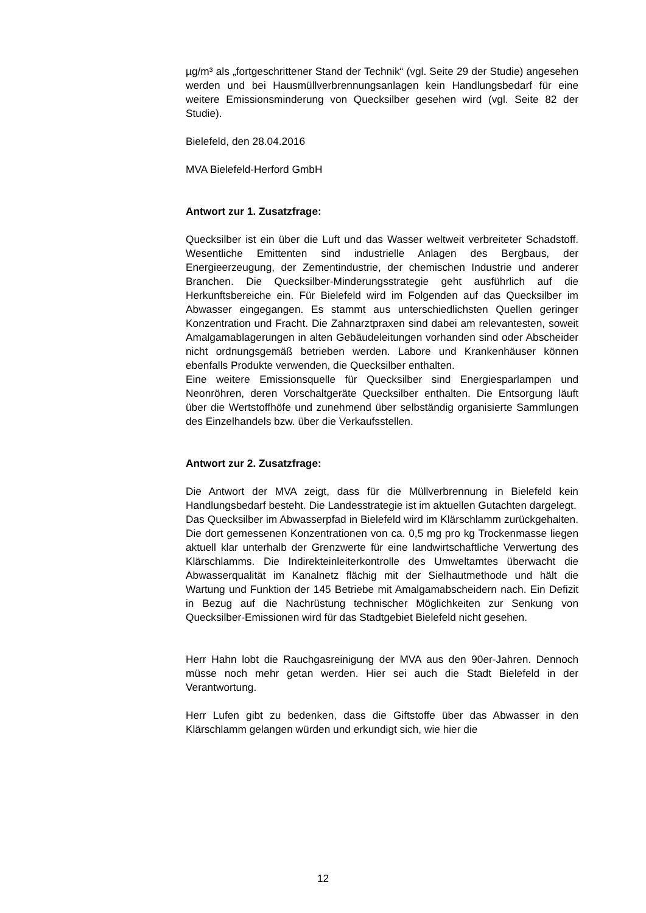µg/m³ als „fortgeschrittener Stand der Technik“ (vgl. Seite 29 der Studie) angesehen werden und bei Hausmüllverbrennungsanlagen kein Handlungsbedarf für eine weitere Emissionsminderung von Quecksilber gesehen wird (vgl. Seite 82 der Studie).
Bielefeld, den 28.04.2016
MVA Bielefeld-Herford GmbH
Antwort zur 1. Zusatzfrage:
Quecksilber ist ein über die Luft und das Wasser weltweit verbreiteter Schadstoff. Wesentliche Emittenten sind industrielle Anlagen des Bergbaus, der Energieerzeugung, der Zementindustrie, der chemischen Industrie und anderer Branchen. Die Quecksilber-Minderungsstrategie geht ausführlich auf die Herkunftsbereiche ein. Für Bielefeld wird im Folgenden auf das Quecksilber im Abwasser eingegangen. Es stammt aus unterschiedlichsten Quellen geringer Konzentration und Fracht. Die Zahnarztpraxen sind dabei am relevantesten, soweit Amalgamablagerungen in alten Gebäudeleitungen vorhanden sind oder Abscheider nicht ordnungsgemäß betrieben werden. Labore und Krankenhäuser können ebenfalls Produkte verwenden, die Quecksilber enthalten.
Eine weitere Emissionsquelle für Quecksilber sind Energiesparlampen und Neonröhren, deren Vorschaltgeräte Quecksilber enthalten. Die Entsorgung läuft über die Wertstoffhöfe und zunehmend über selbständig organisierte Sammlungen des Einzelhandels bzw. über die Verkaufsstellen.
Antwort zur 2. Zusatzfrage:
Die Antwort der MVA zeigt, dass für die Müllverbrennung in Bielefeld kein Handlungsbedarf besteht. Die Landesstrategie ist im aktuellen Gutachten dargelegt.
Das Quecksilber im Abwasserpfad in Bielefeld wird im Klärschlamm zurückgehalten. Die dort gemessenen Konzentrationen von ca. 0,5 mg pro kg Trockenmasse liegen aktuell klar unterhalb der Grenzwerte für eine landwirtschaftliche Verwertung des Klärschlamms. Die Indirekteinleiterkontrolle des Umweltamtes überwacht die Abwasserqualität im Kanalnetz flächig mit der Sielhautmethode und hält die Wartung und Funktion der 145 Betriebe mit Amalgamabscheidern nach. Ein Defizit in Bezug auf die Nachrüstung technischer Möglichkeiten zur Senkung von Quecksilber-Emissionen wird für das Stadtgebiet Bielefeld nicht gesehen.
Herr Hahn lobt die Rauchgasreinigung der MVA aus den 90er-Jahren. Dennoch müsse noch mehr getan werden. Hier sei auch die Stadt Bielefeld in der Verantwortung.
Herr Lufen gibt zu bedenken, dass die Giftstoffe über das Abwasser in den Klärschlamm gelangen würden und erkundigt sich, wie hier die
12